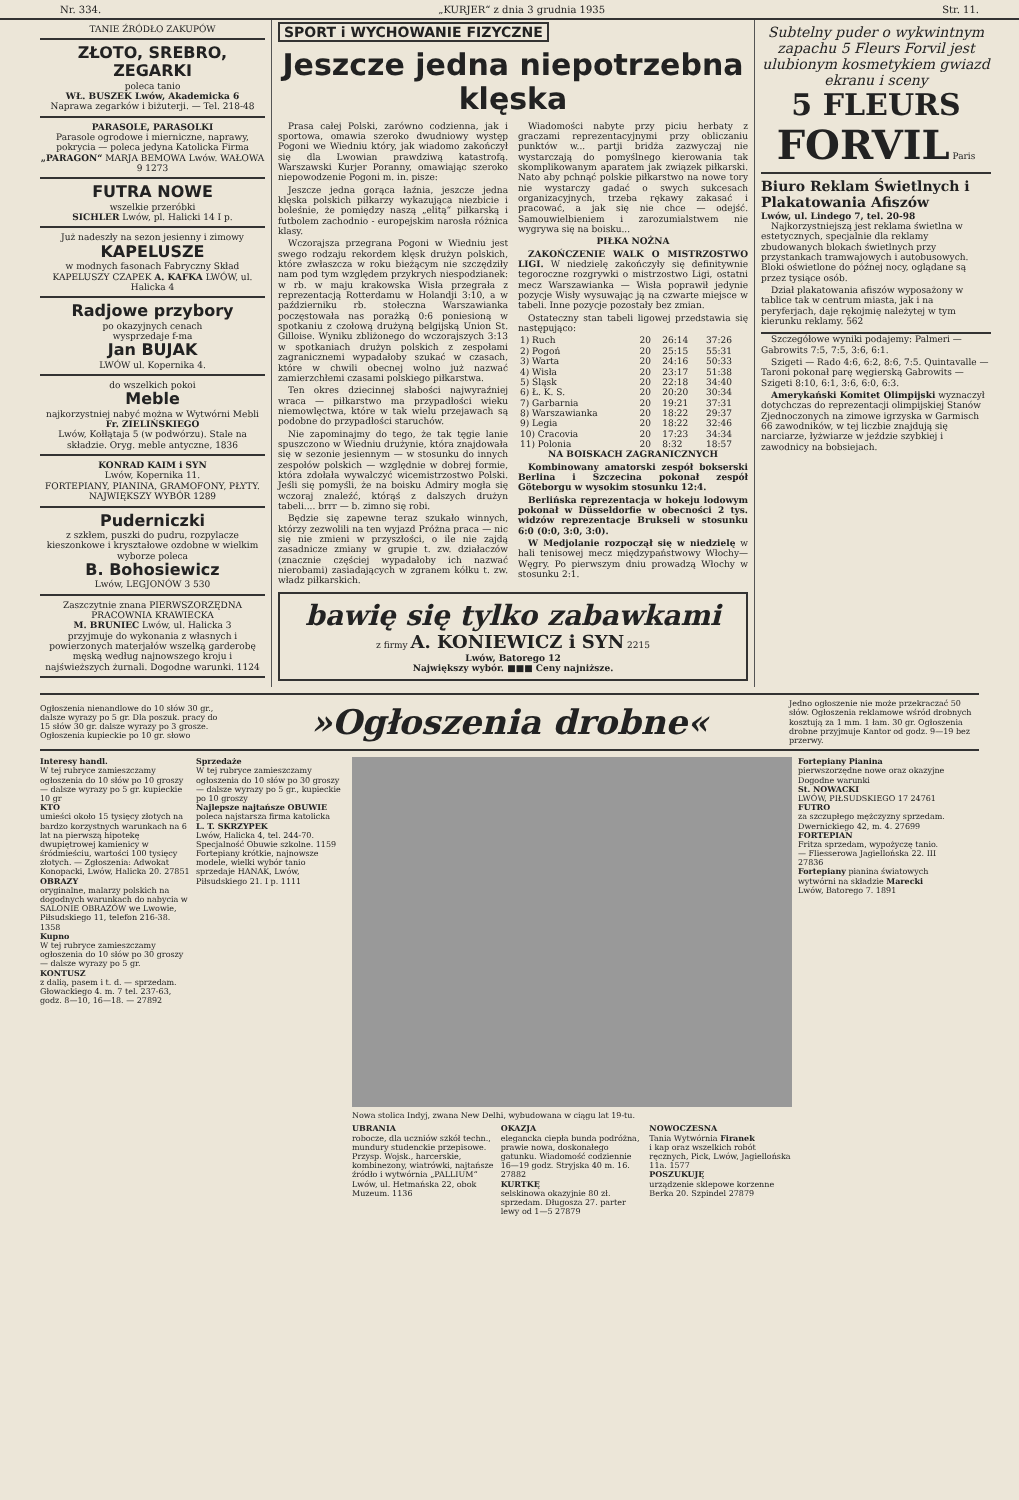Nr. 334. „KURJER“ z dnia 3 grudnia 1935 Str. 11.
TANIE ŹRÓDŁO ZAKUPÓW
ZŁOTO, SREBRO, ZEGARKI
poleca tanio
WŁ. BUSZEK Lwów, Akademicka 6
Naprawa zegarków i biżuterji. — Tel. 218-48
PARASOLE, PARASOLKI
Parasole ogrodowe i mierniczne, naprawy, pokrycia — poleca jedyna Katolicka Firma
„PARAGON“ MARJA BEMOWA Lwów. WAŁOWA 9 1273
FUTRA NOWE
wszelkie przeróbki
SICHLER Lwów, pl. Halicki 14 I p.
Już nadeszły na sezon jesienny i zimowy
KAPELUSZE
w modnych fasonach Fabryczny Skład
KAPELUSZY CZAPEK A. KAFKA LWÓW, ul. Halicka 4
Radjowe przybory
po okazyjnych cenach
wysprzedaje f-ma
Jan BUJAK
LWÓW ul. Kopernika 4.
do wszelkich pokoi
Meble
najkorzystniej nabyć można w Wytwórni Mebli
Fr. ZIELIŃSKIEGO
Lwów, Kołłątaja 5 (w podwórzu). Stale na składzie. Oryg. meble antyczne, 1836
KONRAD KAIM i SYN
Lwów, Kopernika 11.
FORTEPIANY, PIANINA, GRAMOFONY, PŁYTY.
NAJWIĘKSZY WYBÓR 1289
Puderniczki
z szkłem, puszki do pudru, rozpylacze kieszonkowe i kryształowe ozdobne w wielkim wyborze poleca
B. Bohosiewicz
Lwów, LEGJONÓW 3 530
Zaszczytnie znana PIERWSZORZĘDNA PRACOWNIA KRAWIECKA
M. BRUNIEC Lwów, ul. Halicka 3
przyjmuje do wykonania z własnych i powierzonych materjałów wszelką garderobę męską według najnowszego kroju i najświeższych żurnali. Dogodne warunki. 1124
SPORT i WYCHOWANIE FIZYCZNE
Jeszcze jedna niepotrzebna klęska
Prasa całej Polski, zarówno codzienna, jak i sportowa, omawia szeroko dwudniowy występ Pogoni we Wiedniu który, jak wiadomo zakończył się dla Lwowian prawdziwą katastrofą. Warszawski Kurjer Poranny, omawiając szeroko niepowodzenie Pogoni m. in. pisze:
Jeszcze jedna gorąca łaźnia, jeszcze jedna klęska polskich piłkarzy wykazująca niezbicie i boleśnie, że pomiędzy naszą „elitą“ piłkarską i futbolem zachodnio - europejskim narosła różnica klasy.
Wczorajsza przegrana Pogoni w Wiedniu jest swego rodzaju rekordem klęsk drużyn polskich, które zwłaszcza w roku bieżącym nie szczędziły nam pod tym względem przykrych niespodzianek: w rb. w maju krakowska Wisła przegrała z reprezentacją Rotterdamu w Holandji 3:10, a w październiku rb. stołeczna Warszawianka poczęstowała nas porażką 0:6 poniesioną w spotkaniu z czołową drużyną belgijską Union St. Gilloise. Wyniku zbliżonego do wczorajszych 3:13 w spotkaniach drużyn polskich z zespołami zagranicznemi wypadałoby szukać w czasach, które w chwili obecnej wolno już nazwać zamierzchłemi czasami polskiego piłkarstwa.
Ten okres dziecinnej słabości najwyraźniej wraca — piłkarstwo ma przypadłości wieku niemowlęctwa, które w tak wielu przejawach są podobne do przypadłości staruchów.
Nie zapominajmy do tego, że tak tęgie lanie spuszczono w Wiedniu drużynie, która znajdowała się w sezonie jesiennym — w stosunku do innych zespołów polskich — względnie w dobrej formie, która zdołała wywalczyć wicemistrzostwo Polski. Jeśli się pomyśli, że na boisku Admiry mogła się wczoraj znaleźć, którąś z dalszych drużyn tabeli.... brrr — b. zimno się robi.
Będzie się zapewne teraz szukało winnych, którzy zezwolili na ten wyjazd Próżna praca — nic się nie zmieni w przyszłości, o ile nie zajdą zasadnicze zmiany w grupie t. zw. działaczów (znacznie częściej wypadałoby ich nazwać nierobami) zasiadających w zgranem kółku t. zw. władz piłkarskich.
Wiadomości nabyte przy piciu herbaty z graczami reprezentacyjnymi przy obliczaniu punktów w... partji bridża zazwyczaj nie wystarczają do pomyślnego kierowania tak skomplikowanym aparatem jak związek piłkarski. Nato aby pchnąć polskie piłkarstwo na nowe tory nie wystarczy gadać o swych sukcesach organizacyjnych, trzeba rękawy zakasać i pracować, a jak się nie chce — odejść. Samouwielbieniem i zarozumialstwem nie wygrywa się na boisku...
PIŁKA NOŻNA
ZAKOŃCZENIE WALK O MISTRZOSTWO LIGI. W niedzielę zakończyły się definitywnie tegoroczne rozgrywki o mistrzostwo Ligi, ostatni mecz Warszawianka — Wisła poprawił jedynie pozycje Wisły wysuwając ją na czwarte miejsce w tabeli. Inne pozycje pozostały bez zmian.
Ostateczny stan tabeli ligowej przedstawia się następująco:
| 1) Ruch | 20 | 26:14 | 37:26 |
| 2) Pogoń | 20 | 25:15 | 55:31 |
| 3) Warta | 20 | 24:16 | 50:33 |
| 4) Wisła | 20 | 23:17 | 51:38 |
| 5) Śląsk | 20 | 22:18 | 34:40 |
| 6) Ł. K. S. | 20 | 20:20 | 30:34 |
| 7) Garbarnia | 20 | 19:21 | 37:31 |
| 8) Warszawianka | 20 | 18:22 | 29:37 |
| 9) Legia | 20 | 18:22 | 32:46 |
| 10) Cracovia | 20 | 17:23 | 34:34 |
| 11) Polonia | 20 | 8:32 | 18:57 |
NA BOISKACH ZAGRANICZNYCH
Kombinowany amatorski zespół bokserski Berlina i Szczecina pokonał zespół Göteborgu w wysokim stosunku 12:4.
Berlińska reprezentacja w hokeju lodowym pokonał w Düsseldorfie w obecności 2 tys. widzów reprezentacje Brukseli w stosunku 6:0 (0:0, 3:0, 3:0).
W Medjolanie rozpoczął się w niedzielę w hali tenisowej mecz międzypaństwowy Włochy—Węgry. Po pierwszym dniu prowadzą Włochy w stosunku 2:1.
bawię się tylko zabawkami
z firmy A. KONIEWICZ i SYN 2215
Lwów, Batorego 12
Największy wybór. ■■■ Ceny najniższe.
Subtelny puder o wykwintnym zapachu 5 Fleurs Forvil jest ulubionym kosmetykiem gwiazd ekranu i sceny
5 FLEURS
FORVIL Paris
Biuro Reklam Świetlnych i Plakatowania Afiszów
Lwów, ul. Lindego 7, tel. 20-98
Najkorzystniejszą jest reklama świetlna w estetycznych, specjalnie dla reklamy zbudowanych blokach świetlnych przy przystankach tramwajowych i autobusowych. Bloki oświetlone do późnej nocy, oglądane są przez tysiące osób.
Dział plakatowania afiszów wyposażony w tablice tak w centrum miasta, jak i na peryferjach, daje rękojmię należytej w tym kierunku reklamy. 562
Szczegółowe wyniki podajemy: Palmeri — Gabrowits 7:5, 7:5, 3:6, 6:1.
Szigeti — Rado 4:6, 6:2, 8:6, 7:5. Quintavalle — Taroni pokonał parę węgierską Gabrowits — Szigeti 8:10, 6:1, 3:6, 6:0, 6:3.
Amerykański Komitet Olimpijski wyznaczył dotychczas do reprezentacji olimpijskiej Stanów Zjednoczonych na zimowe igrzyska w Garmisch 66 zawodników, w tej liczbie znajdują się narciarze, łyżwiarze w jeździe szybkiej i zawodnicy na bobsiejach.
Ogłoszenia nienandlowe do 10 słów 30 gr., dalsze wyrazy po 5 gr. Dla poszuk. pracy do 15 słów 30 gr. dalsze wyrazy po 3 grosze. Ogłoszenia kupieckie po 10 gr. słowo
»Ogłoszenia drobne«
Jedno ogłoszenie nie może przekraczać 50 słów. Ogłoszenia reklamowe wśród drobnych kosztują za 1 mm. 1 łam. 30 gr. Ogłoszenia drobne przyjmuje Kantor od godz. 9—19 bez przerwy.
Interesy handl.
W tej rubryce zamieszczamy ogłoszenia do 10 słów po 10 groszy — dalsze wyrazy po 5 gr. kupieckie 10 gr
KTO
umieści około 15 tysięcy złotych na bardzo korzystnych warunkach na 6 lat na pierwszą hipotekę dwupiętrowej kamienicy w śródmieściu, wartości 100 tysięcy złotych. — Zgłoszenia: Adwokat Konopacki, Lwów, Halicka 20. 27851
OBRAZY
oryginalne, malarzy polskich na dogodnych warunkach do nabycia w SALONIE OBRAZÓW we Lwowie, Piłsudskiego 11, telefon 216-38. 1358
Kupno
W tej rubryce zamieszczamy ogłoszenia do 10 słów po 30 groszy — dalsze wyrazy po 5 gr.
KONTUSZ
z dalią, pasem i t. d. — sprzedam. Głowackiego 4. m. 7 tel. 237-63, godz. 8—10, 16—18. — 27892
Sprzedaże
W tej rubryce zamieszczamy ogłoszenia do 10 słów po 30 groszy — dalsze wyrazy po 5 gr., kupieckie po 10 groszy
Najlepsze najtańsze OBUWIE
poleca najstarsza firma katolicka
L. T. SKRZYPEK
Lwów, Halicka 4, tel. 244-70. Specjalność Obuwie szkolne. 1159
Fortepiany krótkie, najnowsze modele, wielki wybór tanio sprzedaje HANAK, Lwów, Piłsudskiego 21. I p. 1111
Nowa stolica Indyj, zwana New Delhi, wybudowana w ciągu lat 19-tu.
UBRANIA
robocze, dla uczniów szkół techn., mundury studenckie przepisowe. Przysp. Wojsk., harcerskie, kombinezony, wiatrówki, najtańsze źródło i wytwórnia „PALLIUM“ Lwów, ul. Hetmańska 22, obok Muzeum. 1136
OKAZJA
elegancka ciepła bunda podróżna, prawie nowa, doskonałego gatunku. Wiadomość codziennie 16—19 godz. Stryjska 40 m. 16. 27882
KURTKĘ
selskinowa okazyjnie 80 zł. sprzedam. Długosza 27. parter lewy od 1—5 27879
NOWOCZESNA
Tania Wytwórnia Firanek
i kap oraz wszelkich robót ręcznych, Pick, Lwów, Jagiellońska 11a. 1577
POSZUKUJĘ
urządzenie sklepowe korzenne Berka 20. Szpindel 27879
Fortepiany Pianina pierwszorzędne nowe oraz okazyjne Dogodne warunki
St. NOWACKI
LWÓW, PIŁSUDSKIEGO 17 24761
FUTRO
za szczupłego mężczyzny sprzedam. Dwernickiego 42, m. 4. 27699
FORTEPIAN
Fritza sprzedam, wypożyczę tanio. — Fliesserowa Jagiellońska 22. III 27836
Fortepiany pianina światowych wytwórni na składzie Marecki Lwów, Batorego 7. 1891